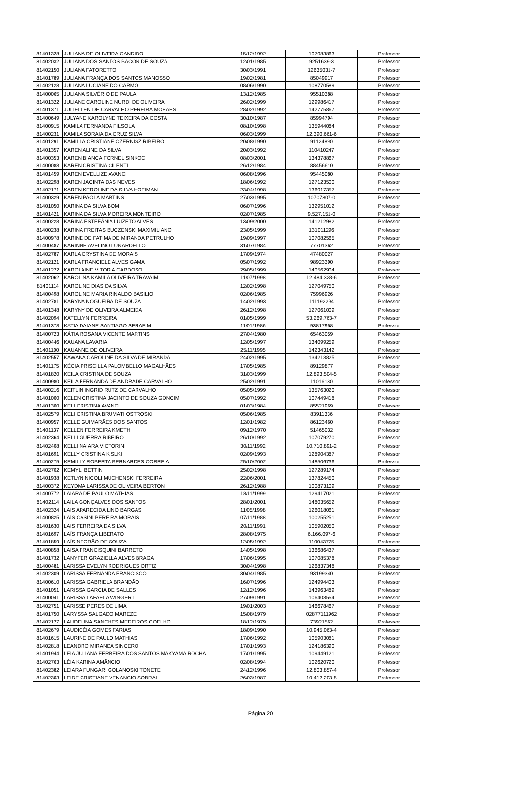| 81401328 | JULIANA DE OLIVEIRA CANDIDO | 15/12/1992 | 107083863 | Professor |
| 81402032 | JULIANA DOS SANTOS BACON DE SOUZA | 12/01/1985 | 9251639-3 | Professor |
| 81402150 | JULIANA FATORETTO | 30/03/1991 | 12635031-7 | Professor |
| 81401789 | JULIANA FRANÇA DOS SANTOS MANOSSO | 19/02/1981 | 85049917 | Professor |
| 81402128 | JULIANA LUCIANE DO CARMO | 08/06/1990 | 108770589 | Professor |
| 81400065 | JULIANA SILVÉRIO DE PAULA | 13/12/1985 | 95510388 | Professor |
| 81401322 | JULIANE CAROLINE NURDI DE OLIVEIRA | 26/02/1999 | 129986417 | Professor |
| 81401371 | JULIELLEN DE CARVALHO PEREIRA MORAES | 28/02/1992 | 142775867 | Professor |
| 81400649 | JULYANE KAROLYNE TEIXEIRA DA COSTA | 30/10/1987 | 85994794 | Professor |
| 81400915 | KAMILA FERNANDA FILSOLA | 08/10/1998 | 135944084 | Professor |
| 81400231 | KAMILA SORAIA DA CRUZ SILVA | 06/03/1999 | 12.390.661-6 | Professor |
| 81401291 | KAMILLA CRISTIANE CZERNISZ RIBEIRO | 20/08/1990 | 91124890 | Professor |
| 81401357 | KAREN ALINE DA SILVA | 20/03/1992 | 110410247 | Professor |
| 81400353 | KAREN BIANCA FORNEL SINKOC | 08/03/2001 | 134378867 | Professor |
| 81400088 | KAREN CRISTINA CILENTI | 26/12/1984 | 88456610 | Professor |
| 81401459 | KAREN EVELLIZE AVANCI | 06/08/1996 | 95445080 | Professor |
| 81402298 | KAREN JACINTA DAS NEVES | 18/06/1992 | 127123500 | Professor |
| 81402171 | KAREN KEROLINE DA SILVA HOFIMAN | 23/04/1998 | 136017357 | Professor |
| 81400329 | KAREN PAOLA MARTINS | 27/03/1995 | 10707807-0 | Professor |
| 81401050 | KARINA DA SILVA BOM | 06/07/1996 | 132951012 | Professor |
| 81401421 | KARINA DA SILVA MOREIRA MONTEIRO | 02/07/1985 | 9.527.151-0 | Professor |
| 81400228 | KARINA ESTEFÂNIA LUIZETO ALVES | 13/09/2000 | 141212982 | Professor |
| 81400238 | KARINA FREITAS BUCZENSKI MAXIMILIANO | 23/05/1999 | 131011296 | Professor |
| 81400978 | KARINE DE FATIMA DE MIRANDA PETRULHO | 19/09/1997 | 107082565 | Professor |
| 81400487 | KARINNE AVELINO LUNARDELLO | 31/07/1984 | 77701362 | Professor |
| 81402787 | KARLA CRYSTINA DE MORAIS | 17/09/1974 | 47480027 | Professor |
| 81402121 | KARLA FRANCIELE ALVES GAMA | 05/07/1992 | 98923390 | Professor |
| 81401222 | KAROLAINE VITORIA CARDOSO | 29/05/1999 | 140562904 | Professor |
| 81402062 | KAROLINA KAMILA OLIVEIRA TRAVAIM | 11/07/1998 | 12.484.328-6 | Professor |
| 81401114 | KAROLINE DIAS DA SILVA | 12/02/1998 | 127049750 | Professor |
| 81400498 | KAROLINE MARIA RINALDO BASILIO | 02/06/1985 | 75996926 | Professor |
| 81402781 | KARYNA NOGUEIRA DE SOUZA | 14/02/1993 | 111192294 | Professor |
| 81401348 | KARYNY DE OLIVEIRA ALMEIDA | 26/12/1998 | 127061009 | Professor |
| 81402094 | KATELLYN FERREIRA | 01/05/1999 | 53.269.763-7 | Professor |
| 81401378 | KATIA DAIANE SANTIAGO SERAFIM | 11/01/1986 | 93817958 | Professor |
| 81400723 | KÁTIA ROSANA VICENTE MARTINS | 27/04/1980 | 65463059 | Professor |
| 81400446 | KAUANA LAVARIA | 12/05/1997 | 134099259 | Professor |
| 81401100 | KAUANNE DE OLIVEIRA | 25/11/1995 | 142343142 | Professor |
| 81402557 | KAWANA CAROLINE DA SILVA DE MIRANDA | 24/02/1995 | 134213825 | Professor |
| 81401175 | KÉCIA PRISCILLA PALOMBELLO MAGALHÃES | 17/05/1985 | 89129877 | Professor |
| 81401820 | KEILA CRISTINA DE SOUZA | 31/03/1999 | 12.893.504-5 | Professor |
| 81400980 | KEILA FERNANDA DE ANDRADE CARVALHO | 25/02/1991 | 11016180 | Professor |
| 81400216 | KEITLIN INGRID RUTZ DE CARVALHO | 05/05/1999 | 135763020 | Professor |
| 81401000 | KELEN CRISTINA JACINTO DE SOUZA GONCIM | 05/07/1992 | 107449418 | Professor |
| 81401300 | KELI CRISTINA AVANCI | 01/03/1984 | 85521969 | Professor |
| 81402579 | KELI CRISTINA BRUMATI OSTROSKI | 05/06/1985 | 83911336 | Professor |
| 81400957 | KELLE GUIMARÃES DOS SANTOS | 12/01/1982 | 86123460 | Professor |
| 81401137 | KELLEN FERREIRA KMETH | 09/12/1970 | 51465032 | Professor |
| 81402364 | KELLI GUERRA RIBEIRO | 26/10/1992 | 107079270 | Professor |
| 81402408 | KELLI NAIARA VICTORINI | 30/11/1992 | 10.710.891-2 | Professor |
| 81401691 | KELLY CRISTINA KISLKI | 02/09/1993 | 128904387 | Professor |
| 81400275 | KEMILLY ROBERTA BERNARDES CORREIA | 25/10/2002 | 148506736 | Professor |
| 81402702 | KEMYLI BETTIN | 25/02/1998 | 127289174 | Professor |
| 81401938 | KETLYN NICOLI MUCHENSKI FERREIRA | 22/06/2001 | 137824450 | Professor |
| 81400372 | KEYDMA LARISSA DE OLIVEIRA BERTON | 26/12/1988 | 100873109 | Professor |
| 81400772 | LAIARA DE PAULO MATHIAS | 18/11/1999 | 129417021 | Professor |
| 81402114 | LAILA GONÇALVES DOS SANTOS | 28/01/2001 | 148035652 | Professor |
| 81402324 | LAIS APARECIDA LINO BARGAS | 11/05/1998 | 126018061 | Professor |
| 81400825 | LAÍS CASINI PEREIRA MORAIS | 07/11/1988 | 100255251 | Professor |
| 81401630 | LAIS FERREIRA DA SILVA | 20/11/1991 | 105902050 | Professor |
| 81401697 | LAÍS FRANÇA LIBERATO | 28/08/1975 | 6.166.097-6 | Professor |
| 81401859 | LAÍS NEGRÃO DE SOUZA | 12/05/1992 | 110043775 | Professor |
| 81400858 | LAISA FRANCISQUINI BARRETO | 14/05/1998 | 136686437 | Professor |
| 81401732 | LANYFER GRAZIELLA ALVES BRAGA | 17/06/1995 | 107085378 | Professor |
| 81400481 | LARISSA EVELYN RODRIGUES ORTIZ | 30/04/1998 | 126837348 | Professor |
| 81402309 | LARISSA FERNANDA FRANCISCO | 30/04/1985 | 93199340 | Professor |
| 81400610 | LARISSA GABRIELA BRANDÃO | 16/07/1996 | 124994403 | Professor |
| 81401051 | LARISSA GARCIA DE SALLES | 12/12/1996 | 143963489 | Professor |
| 81400041 | LARISSA LAFAELA WINGERT | 27/09/1991 | 106403554 | Professor |
| 81402751 | LARISSE PERES DE LIMA | 19/01/2003 | 146678467 | Professor |
| 81401750 | LARYSSA SALGADO MAREZE | 15/08/1979 | 02877111962 | Professor |
| 81402127 | LAUDELINA SANCHES MEDEIROS COELHO | 18/12/1979 | 73921562 | Professor |
| 81402679 | LAUDICÉIA GOMES FARIAS | 18/09/1990 | 10.945.063-4 | Professor |
| 81401615 | LAURINE DE PAULO MATHIAS | 17/06/1992 | 105903081 | Professor |
| 81402818 | LEANDRO MIRANDA SINCERO | 17/01/1993 | 124186390 | Professor |
| 81401944 | LEIA JULIANA FERREIRA DOS SANTOS MAKYAMA ROCHA | 17/01/1995 | 109449121 | Professor |
| 81402763 | LÉIA KARINA AMÂNCIO | 02/08/1994 | 102620720 | Professor |
| 81402382 | LEIARA FUNGARI GOLANOSKI TONETE | 24/12/1996 | 12.803.857-4 | Professor |
| 81402303 | LEIDE CRISTIANE VENANCIO SOBRAL | 26/03/1987 | 10.412.203-5 | Professor |
Página 20